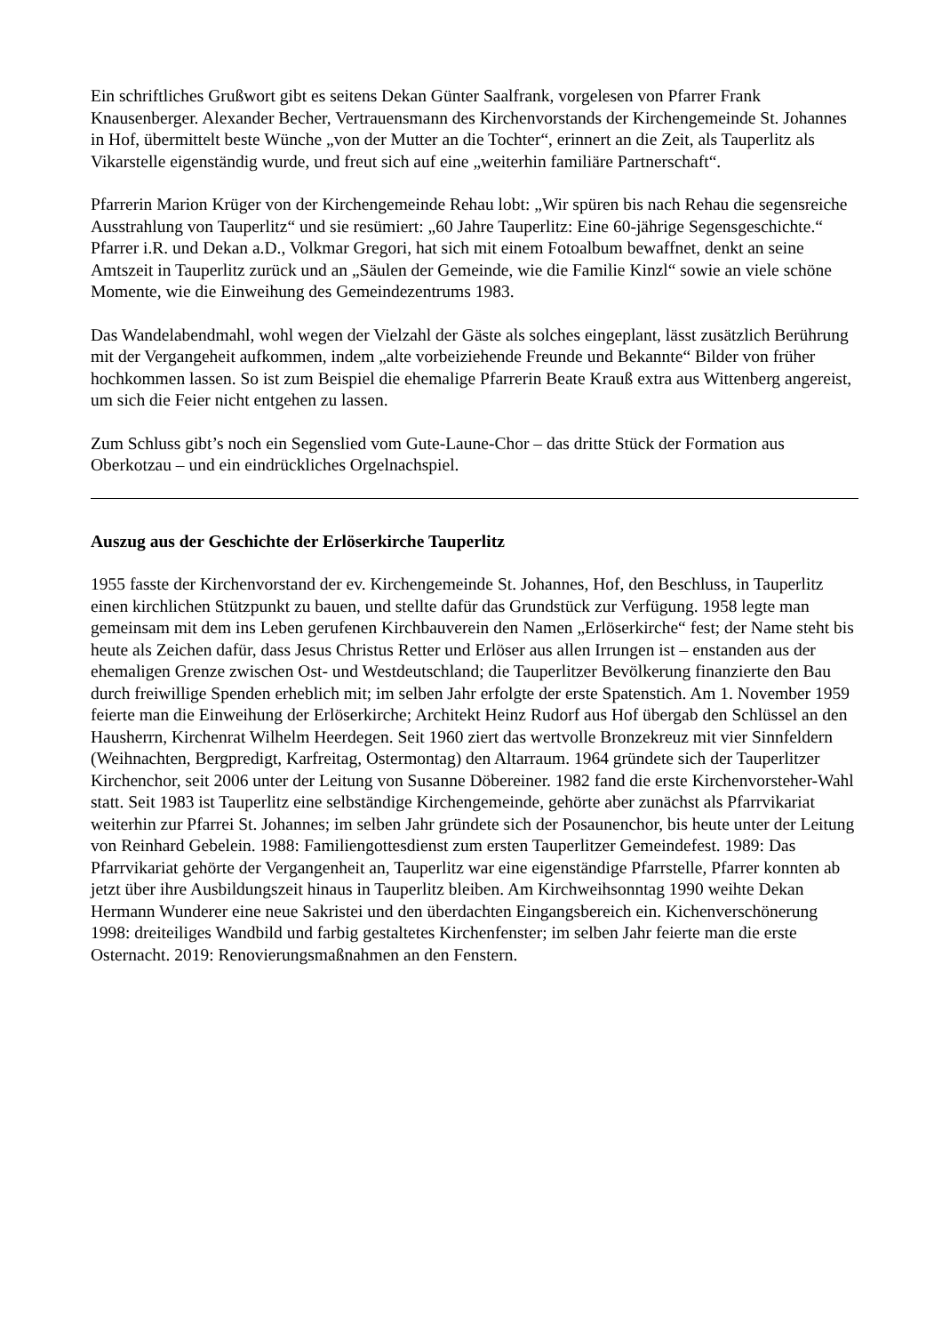Ein schriftliches Grußwort gibt es seitens Dekan Günter Saalfrank, vorgelesen von Pfarrer Frank Knausenberger. Alexander Becher, Vertrauensmann des Kirchenvorstands der Kirchengemeinde St. Johannes in Hof, übermittelt beste Wünche „von der Mutter an die Tochter“, erinnert an die Zeit, als Tauperlitz als Vikarstelle eigenständig wurde, und freut sich auf eine „weiterhin familiäre Partnerschaft“.
Pfarrerin Marion Krüger von der Kirchengemeinde Rehau lobt: „Wir spüren bis nach Rehau die segensreiche Ausstrahlung von Tauperlitz“ und sie resümiert: „60 Jahre Tauperlitz: Eine 60-jährige Segensgeschichte.“ Pfarrer i.R. und Dekan a.D., Volkmar Gregori, hat sich mit einem Fotoalbum bewaffnet, denkt an seine Amtszeit in Tauperlitz zurück und an „Säulen der Gemeinde, wie die Familie Kinzl“ sowie an viele schöne Momente, wie die Einweihung des Gemeindezentrums 1983.
Das Wandelabendmahl, wohl wegen der Vielzahl der Gäste als solches eingeplant, lässt zusätzlich Berührung mit der Vergangeheit aufkommen, indem „alte vorbeiziehende Freunde und Bekannte“ Bilder von früher hochkommen lassen. So ist zum Beispiel die ehemalige Pfarrerin Beate Krauß extra aus Wittenberg angereist, um sich die Feier nicht entgehen zu lassen.
Zum Schluss gibt’s noch ein Segenslied vom Gute-Laune-Chor – das dritte Stück der Formation aus Oberkotzau – und ein eindrückliches Orgelnachspiel.
Auszug aus der Geschichte der Erlöserkirche Tauperlitz
1955 fasste der Kirchenvorstand der ev. Kirchengemeinde St. Johannes, Hof, den Beschluss, in Tauperlitz einen kirchlichen Stützpunkt zu bauen, und stellte dafür das Grundstück zur Verfügung. 1958 legte man gemeinsam mit dem ins Leben gerufenen Kirchbauverein den Namen „Erlöserkirche“ fest; der Name steht bis heute als Zeichen dafür, dass Jesus Christus Retter und Erlöser aus allen Irrungen ist – enstanden aus der ehemaligen Grenze zwischen Ost- und Westdeutschland; die Tauperlitzer Bevölkerung finanzierte den Bau durch freiwillige Spenden erheblich mit; im selben Jahr erfolgte der erste Spatenstich. Am 1. November 1959 feierte man die Einweihung der Erlöserkirche; Architekt Heinz Rudorf aus Hof übergab den Schlüssel an den Hausherrn, Kirchenrat Wilhelm Heerdegen. Seit 1960 ziert das wertvolle Bronzekreuz mit vier Sinnfeldern (Weihnachten, Bergpredigt, Karfreitag, Ostermontag) den Altarraum. 1964 gründete sich der Tauperlitzer Kirchenchor, seit 2006 unter der Leitung von Susanne Döbereiner. 1982 fand die erste Kirchenvorsteher-Wahl statt. Seit 1983 ist Tauperlitz eine selbständige Kirchengemeinde, gehörte aber zunächst als Pfarrvikariat weiterhin zur Pfarrei St. Johannes; im selben Jahr gründete sich der Posaunenchor, bis heute unter der Leitung von Reinhard Gebelein. 1988: Familiengottesdienst zum ersten Tauperlitzer Gemeindefest. 1989: Das Pfarrvikariat gehörte der Vergangenheit an, Tauperlitz war eine eigenständige Pfarrstelle, Pfarrer konnten ab jetzt über ihre Ausbildungszeit hinaus in Tauperlitz bleiben. Am Kirchweihsonntag 1990 weihte Dekan Hermann Wunderer eine neue Sakristei und den überdachten Eingangsbereich ein. Kichenverschönerung 1998: dreiteiliges Wandbild und farbig gestaltetes Kirchenfenster; im selben Jahr feierte man die erste Osternacht. 2019: Renovierungsmaßnahmen an den Fenstern.